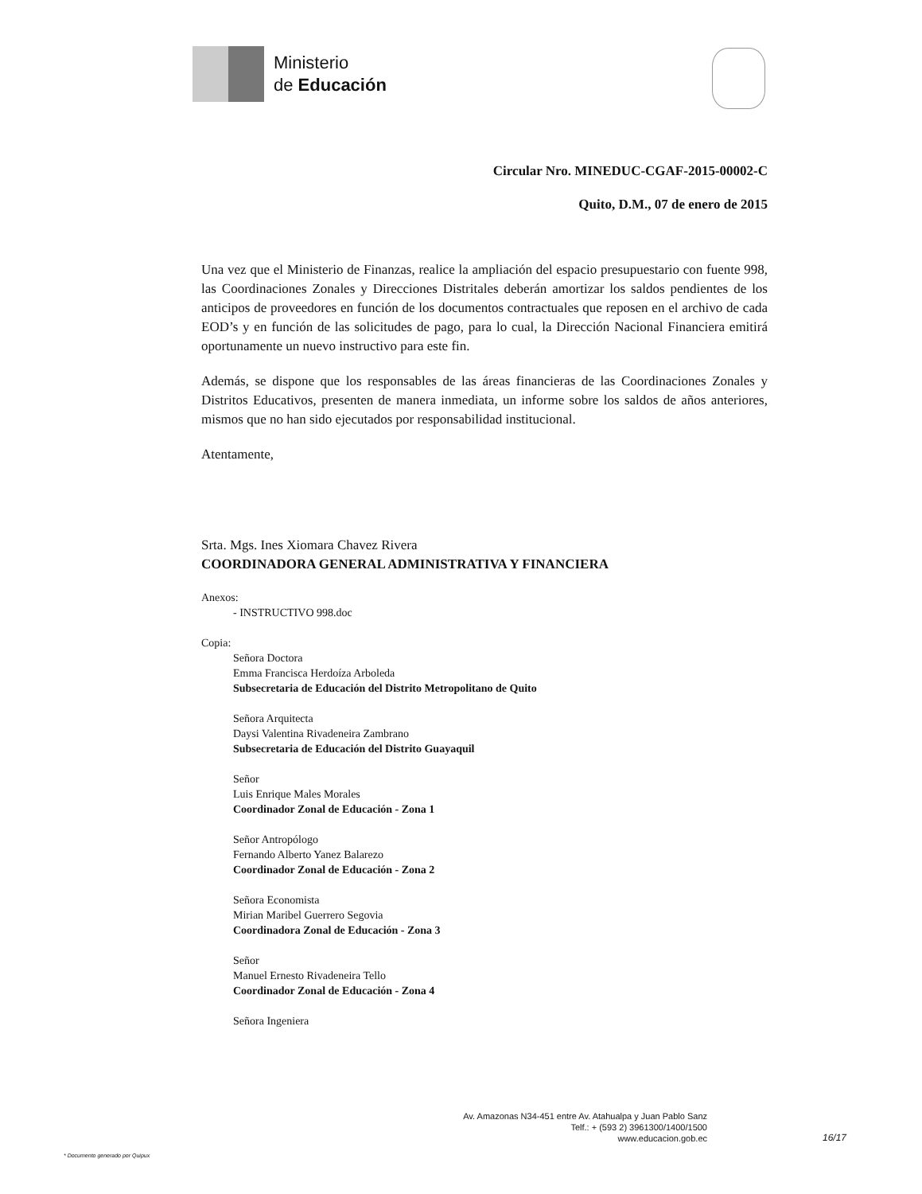Ministerio
de Educación
Circular Nro. MINEDUC-CGAF-2015-00002-C
Quito, D.M., 07 de enero de 2015
Una vez que el Ministerio de Finanzas, realice la ampliación del espacio presupuestario con fuente 998, las Coordinaciones Zonales y Direcciones Distritales deberán amortizar los saldos pendientes de los anticipos de proveedores en función de los documentos contractuales que reposen en el archivo de cada EOD’s y en función de las solicitudes de pago, para lo cual, la Dirección Nacional Financiera emitirá oportunamente un nuevo instructivo para este fin.
Además, se dispone que los responsables de las áreas financieras de las Coordinaciones Zonales y Distritos Educativos, presenten de manera inmediata, un informe sobre los saldos de años anteriores, mismos que no han sido ejecutados por responsabilidad institucional.
Atentamente,
Srta. Mgs. Ines Xiomara Chavez Rivera
COORDINADORA GENERAL ADMINISTRATIVA Y FINANCIERA
Anexos:
- INSTRUCTIVO 998.doc
Copia:
Señora Doctora
Emma Francisca Herdoíza Arboleda
Subsecretaria de Educación del Distrito Metropolitano de Quito
Señora Arquitecta
Daysi Valentina Rivadeneira Zambrano
Subsecretaria de Educación del Distrito Guayaquil
Señor
Luis Enrique Males Morales
Coordinador Zonal de Educación - Zona 1
Señor Antropólogo
Fernando Alberto Yanez Balarezo
Coordinador Zonal de Educación - Zona 2
Señora Economista
Mirian Maribel Guerrero Segovia
Coordinadora Zonal de Educación - Zona 3
Señor
Manuel Ernesto Rivadeneira Tello
Coordinador Zonal de Educación - Zona 4
Señora Ingeniera
Av. Amazonas N34-451 entre Av. Atahualpa y Juan Pablo Sanz
Telf.: + (593 2) 3961300/1400/1500
www.educacion.gob.ec
16/17
* Documento generado por Quipux